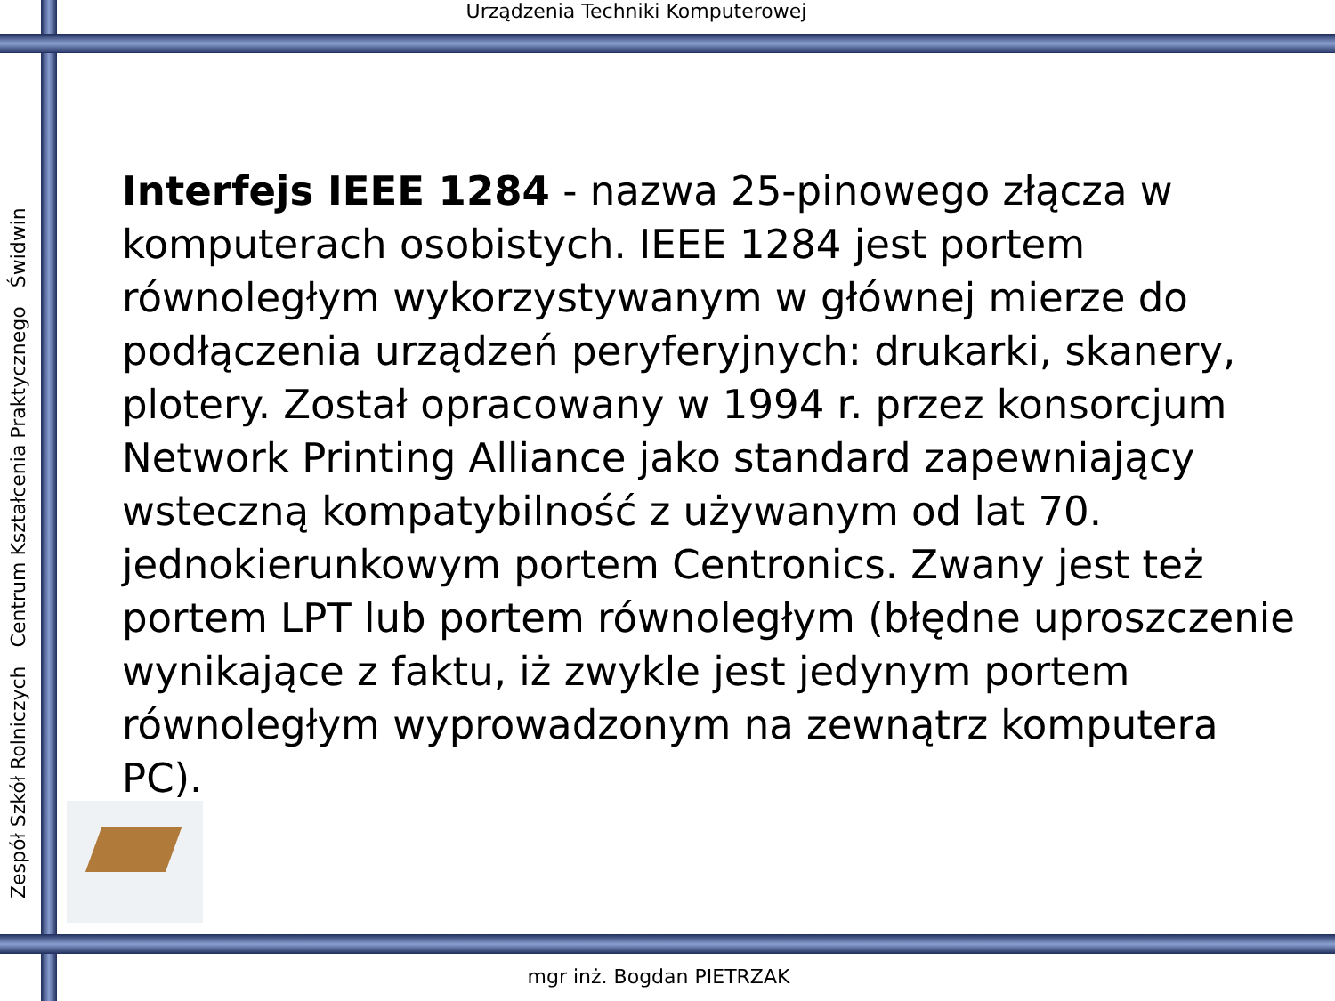Urządzenia Techniki Komputerowej
Zespół Szkół Rolniczych Centrum Kształcenia Praktycznego Świdwin
Interfejs IEEE 1284 - nazwa 25-pinowego złącza w komputerach osobistych. IEEE 1284 jest portem równoległym wykorzystywanym w głównej mierze do podłączenia urządzeń peryferyjnych: drukarki, skanery, plotery. Został opracowany w 1994 r. przez konsorcjum Network Printing Alliance jako standard zapewniający wsteczną kompatybilność z używanym od lat 70. jednokierunkowym portem Centronics. Zwany jest też portem LPT lub portem równoległym (błędne uproszczenie wynikające z faktu, iż zwykle jest jedynym portem równoległym wyprowadzonym na zewnątrz komputera PC).
mgr inż. Bogdan PIETRZAK